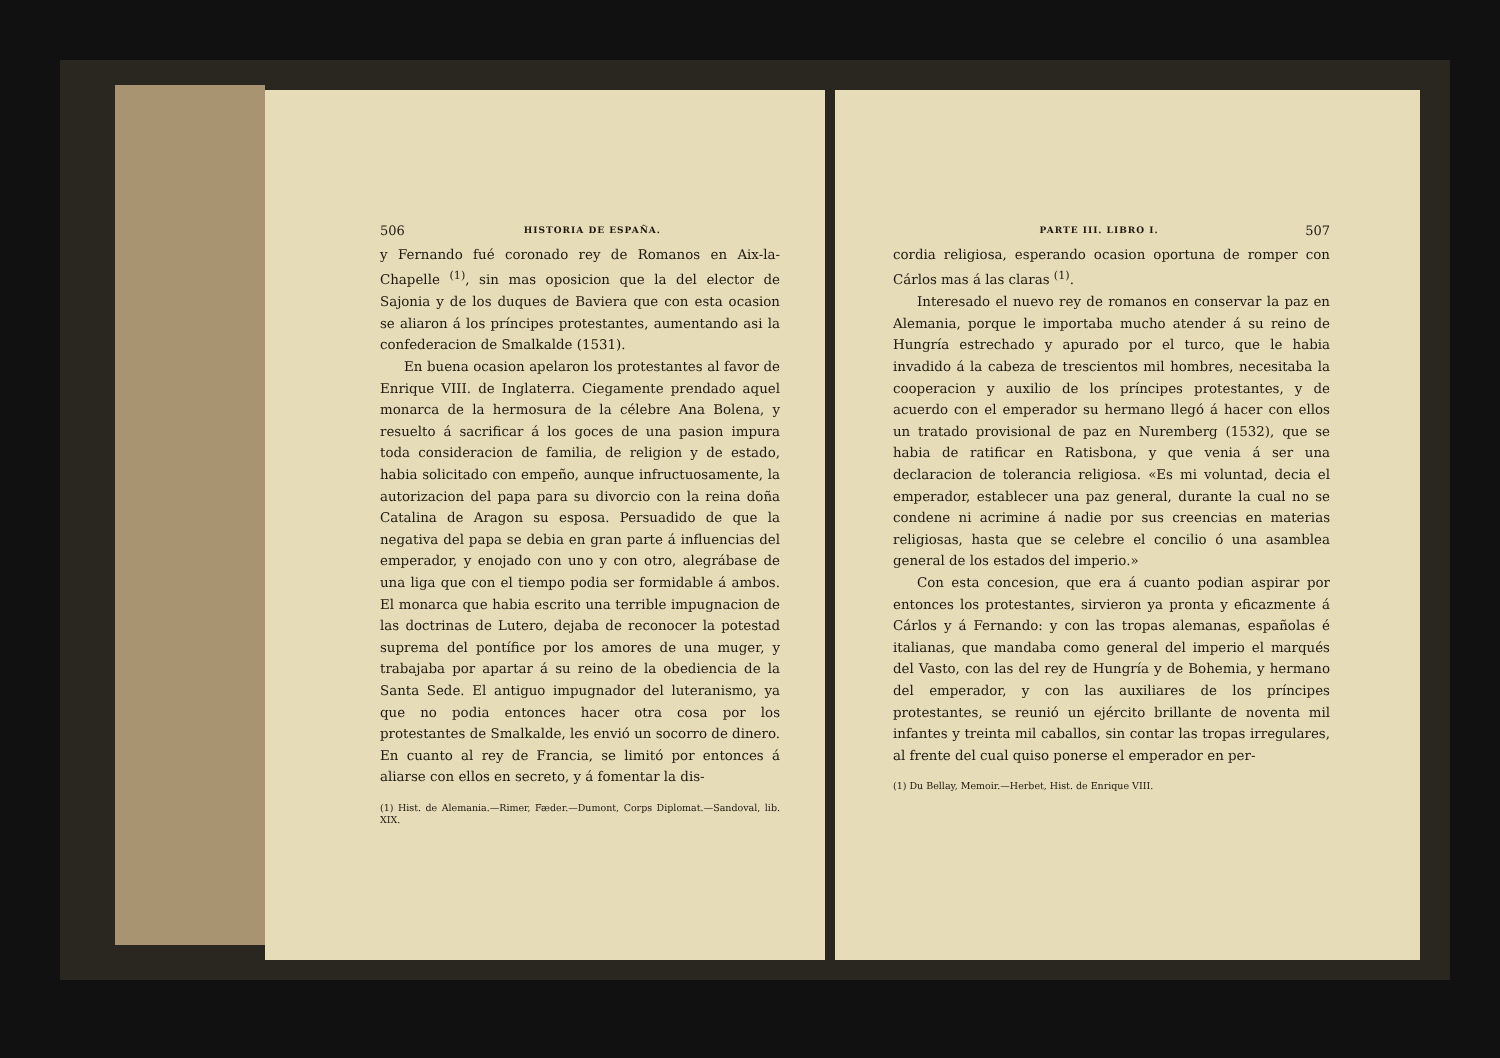506 HISTORIA DE ESPAÑA.
y Fernando fué coronado rey de Romanos en Aix-la-Chapelle <sup>(1)</sup>, sin mas oposicion que la del elector de Sajonia y de los duques de Baviera que con esta ocasion se aliaron á los príncipes protestantes, aumentando asi la confederacion de Smalkalde (1531).
En buena ocasion apelaron los protestantes al favor de Enrique VIII. de Inglaterra. Ciegamente prendado aquel monarca de la hermosura de la célebre Ana Bolena, y resuelto á sacrificar á los goces de una pasion impura toda consideracion de familia, de religion y de estado, habia solicitado con empeño, aunque infructuosamente, la autorizacion del papa para su divorcio con la reina doña Catalina de Aragon su esposa. Persuadido de que la negativa del papa se debia en gran parte á influencias del emperador, y enojado con uno y con otro, alegrábase de una liga que con el tiempo podia ser formidable á ambos. El monarca que habia escrito una terrible impugnacion de las doctrinas de Lutero, dejaba de reconocer la potestad suprema del pontífice por los amores de una muger, y trabajaba por apartar á su reino de la obediencia de la Santa Sede. El antiguo impugnador del luteranismo, ya que no podia entonces hacer otra cosa por los protestantes de Smalkalde, les envió un socorro de dinero. En cuanto al rey de Francia, se limitó por entonces á aliarse con ellos en secreto, y á fomentar la dis-
(1) Hist. de Alemania.—Rimer, Fæder.—Dumont, Corps Diplomat.—Sandoval, lib. XIX.
PARTE III. LIBRO I. 507
cordia religiosa, esperando ocasion oportuna de romper con Cárlos mas á las claras <sup>(1)</sup>.
Interesado el nuevo rey de romanos en conservar la paz en Alemania, porque le importaba mucho atender á su reino de Hungría estrechado y apurado por el turco, que le habia invadido á la cabeza de trescientos mil hombres, necesitaba la cooperacion y auxilio de los príncipes protestantes, y de acuerdo con el emperador su hermano llegó á hacer con ellos un tratado provisional de paz en Nuremberg (1532), que se habia de ratificar en Ratisbona, y que venia á ser una declaracion de tolerancia religiosa. «Es mi voluntad, decia el emperador, establecer una paz general, durante la cual no se condene ni acrimine á nadie por sus creencias en materias religiosas, hasta que se celebre el concilio ó una asamblea general de los estados del imperio.»
Con esta concesion, que era á cuanto podian aspirar por entonces los protestantes, sirvieron ya pronta y eficazmente á Cárlos y á Fernando: y con las tropas alemanas, españolas é italianas, que mandaba como general del imperio el marqués del Vasto, con las del rey de Hungría y de Bohemia, y hermano del emperador, y con las auxiliares de los príncipes protestantes, se reunió un ejército brillante de noventa mil infantes y treinta mil caballos, sin contar las tropas irregulares, al frente del cual quiso ponerse el emperador en per-
(1) Du Bellay, Memoir.—Herbet, Hist. de Enrique VIII.